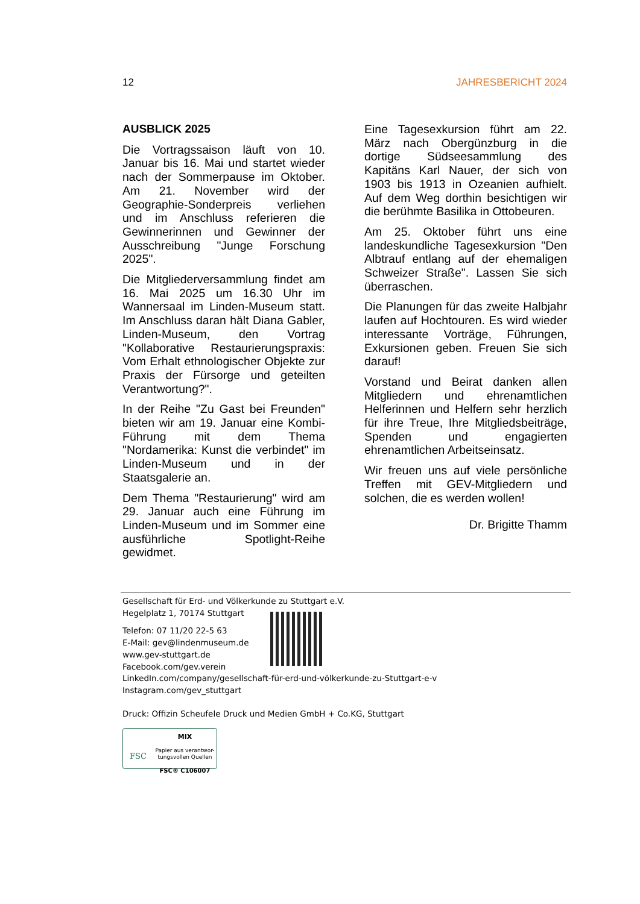12 JAHRESBERICHT 2024
AUSBLICK 2025
Die Vortragssaison läuft von 10. Januar bis 16. Mai und startet wieder nach der Sommerpause im Oktober. Am 21. November wird der Geographie-Sonderpreis verliehen und im Anschluss referieren die Gewinnerinnen und Gewinner der Ausschreibung "Junge Forschung 2025".
Die Mitgliederversammlung findet am 16. Mai 2025 um 16.30 Uhr im Wannersaal im Linden-Museum statt. Im Anschluss daran hält Diana Gabler, Linden-Museum, den Vortrag "Kollaborative Restaurierungspraxis: Vom Erhalt ethnologischer Objekte zur Praxis der Fürsorge und geteilten Verantwortung?".
In der Reihe "Zu Gast bei Freunden" bieten wir am 19. Januar eine Kombi-Führung mit dem Thema "Nordamerika: Kunst die verbindet" im Linden-Museum und in der Staatsgalerie an.
Dem Thema "Restaurierung" wird am 29. Januar auch eine Führung im Linden-Museum und im Sommer eine ausführliche Spotlight-Reihe gewidmet.
Eine Tagesexkursion führt am 22. März nach Obergünzburg in die dortige Südseesammlung des Kapitäns Karl Nauer, der sich von 1903 bis 1913 in Ozeanien aufhielt. Auf dem Weg dorthin besichtigen wir die berühmte Basilika in Ottobeuren.
Am 25. Oktober führt uns eine landeskundliche Tagesexkursion "Den Albtrauf entlang auf der ehemaligen Schweizer Straße". Lassen Sie sich überraschen.
Die Planungen für das zweite Halbjahr laufen auf Hochtouren. Es wird wieder interessante Vorträge, Führungen, Exkursionen geben. Freuen Sie sich darauf!
Vorstand und Beirat danken allen Mitgliedern und ehrenamtlichen Helferinnen und Helfern sehr herzlich für ihre Treue, Ihre Mitgliedsbeiträge, Spenden und engagierten ehrenamtlichen Arbeitseinsatz.
Wir freuen uns auf viele persönliche Treffen mit GEV-Mitgliedern und solchen, die es werden wollen!
Dr. Brigitte Thamm
Gesellschaft für Erd- und Völkerkunde zu Stuttgart e.V.
Hegelplatz 1, 70174 Stuttgart
Telefon: 07 11/20 22-5 63
E-Mail: gev@lindenmuseum.de
www.gev-stuttgart.de
Facebook.com/gev.verein
LinkedIn.com/company/gesellschaft-für-erd-und-völkerkunde-zu-Stuttgart-e-v
Instagram.com/gev_stuttgart
Druck: Offizin Scheufele Druck und Medien GmbH + Co.KG, Stuttgart
FSC
MIX
Papier aus verantwor-
tungsvollen Quellen
FSC® C106007